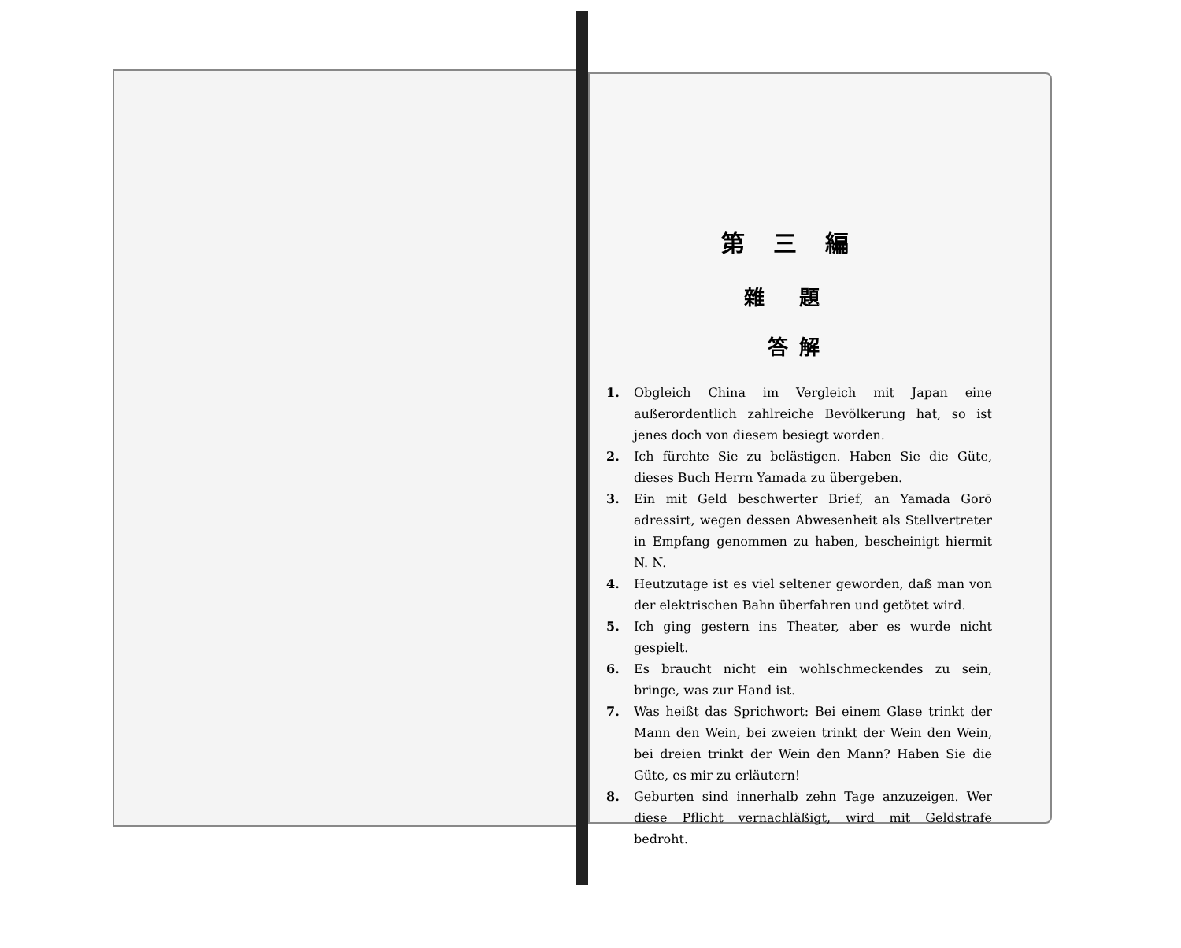第三編
雜題
答解
1. Obgleich China im Vergleich mit Japan eine außerordentlich zahlreiche Bevölkerung hat, so ist jenes doch von diesem besiegt worden.
2. Ich fürchte Sie zu belästigen. Haben Sie die Güte, dieses Buch Herrn Yamada zu übergeben.
3. Ein mit Geld beschwerter Brief, an Yamada Gorō adressirt, wegen dessen Abwesenheit als Stellvertreter in Empfang genommen zu haben, bescheinigt hiermit N. N.
4. Heutzutage ist es viel seltener geworden, daß man von der elektrischen Bahn überfahren und getötet wird.
5. Ich ging gestern ins Theater, aber es wurde nicht gespielt.
6. Es braucht nicht ein wohlschmeckendes zu sein, bringe, was zur Hand ist.
7. Was heißt das Sprichwort: Bei einem Glase trinkt der Mann den Wein, bei zweien trinkt der Wein den Wein, bei dreien trinkt der Wein den Mann? Haben Sie die Güte, es mir zu erläutern!
8. Geburten sind innerhalb zehn Tage anzuzeigen. Wer diese Pflicht vernachläßigt, wird mit Geldstrafe bedroht.